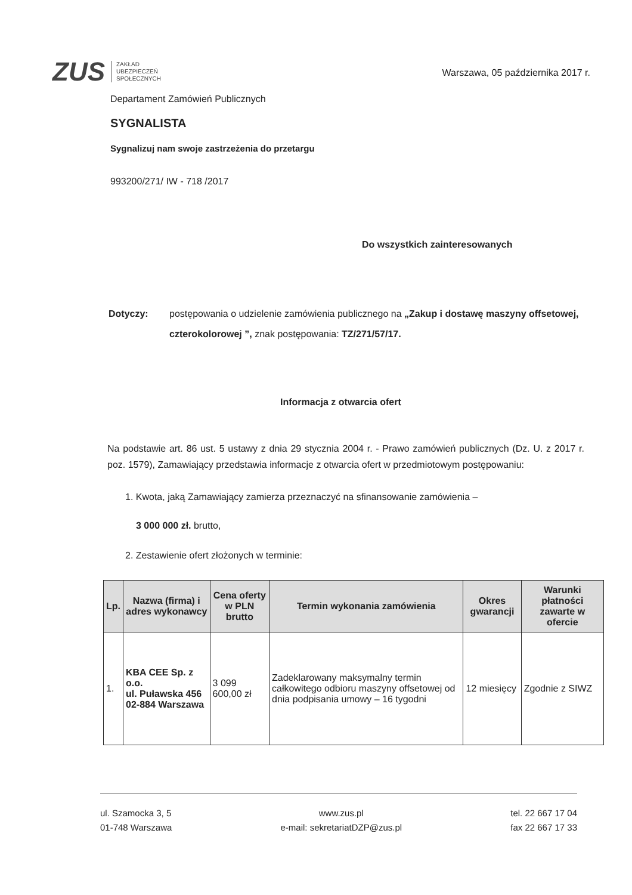ZUS
ZAKŁAD
UBEZPIECZEŃ
SPOŁECZNYCH
Warszawa, 05 października 2017 r.
Departament Zamówień Publicznych
SYGNALISTA
Sygnalizuj nam swoje zastrzeżenia do przetargu
993200/271/ IW - 718 /2017
Do wszystkich zainteresowanych
Dotyczy: postępowania o udzielenie zamówienia publicznego na „Zakup i dostawę maszyny offsetowej, czterokolorowej ”, znak postępowania: TZ/271/57/17.
Informacja z otwarcia ofert
Na podstawie art. 86 ust. 5 ustawy z dnia 29 stycznia 2004 r. - Prawo zamówień publicznych (Dz. U. z 2017 r. poz. 1579), Zamawiający przedstawia informacje z otwarcia ofert w przedmiotowym postępowaniu:
1. Kwota, jaką Zamawiający zamierza przeznaczyć na sfinansowanie zamówienia –
3 000 000 zł. brutto,
2. Zestawienie ofert złożonych w terminie:
| Lp. | Nazwa (firma) i adres wykonawcy | Cena oferty w PLN brutto | Termin wykonania zamówienia | Okres gwarancji | Warunki płatności zawarte w ofercie |
| --- | --- | --- | --- | --- | --- |
| 1. | KBA CEE Sp. z o.o. ul. Puławska 456 02-884 Warszawa | 3 099 600,00 zł | Zadeklarowany maksymalny termin całkowitego odbioru maszyny offsetowej od dnia podpisania umowy – 16 tygodni | 12 miesięcy | Zgodnie z SIWZ |
ul. Szamocka 3, 5
01-748 Warszawa
www.zus.pl
e-mail: sekretariatDZP@zus.pl
tel. 22 667 17 04
fax 22 667 17 33